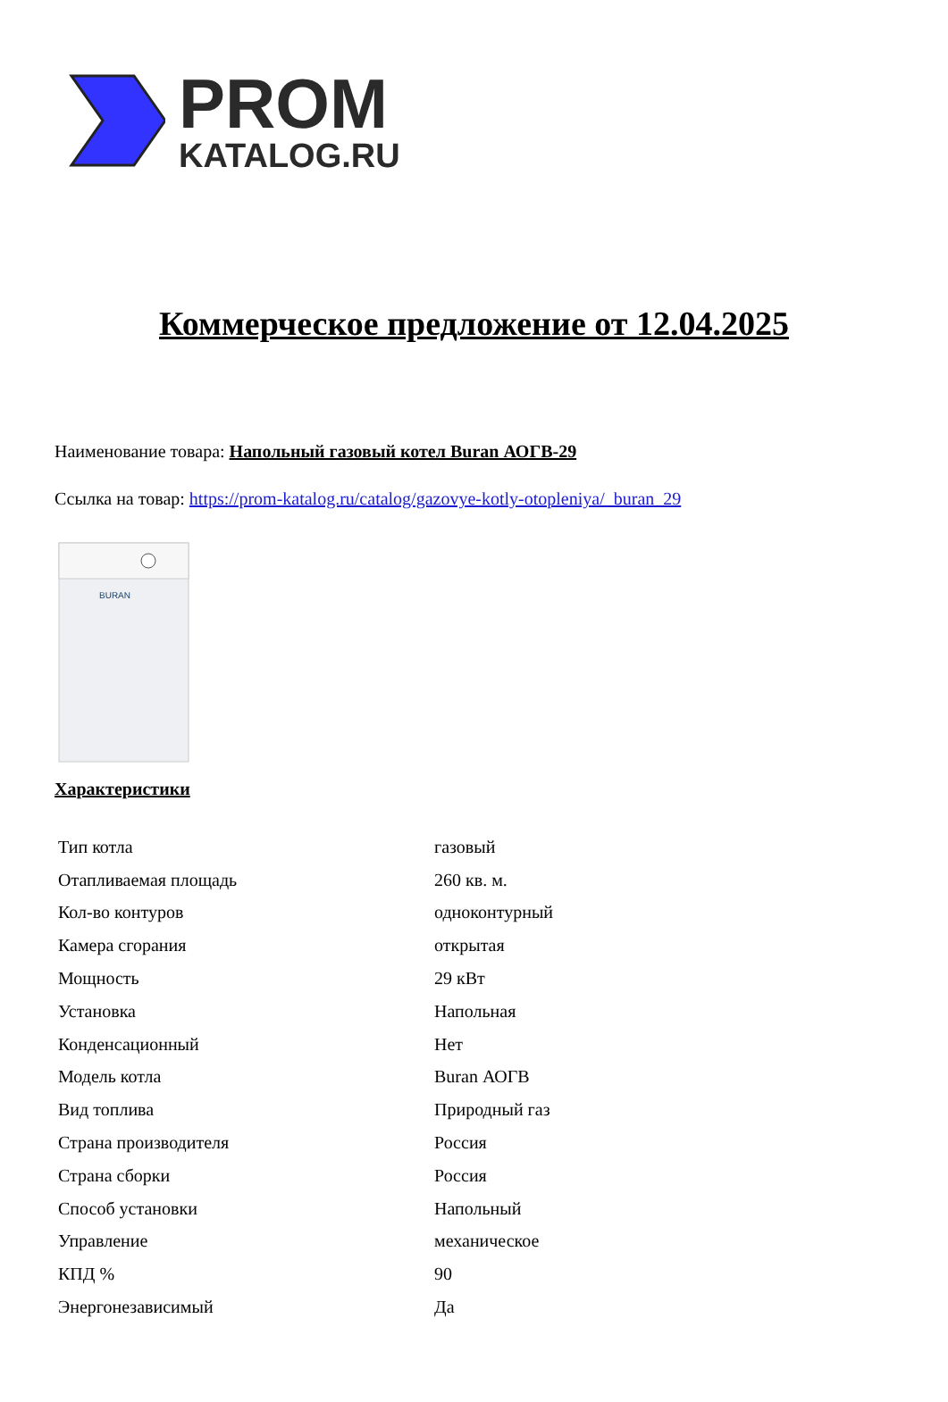PROM
KATALOG.RU
Коммерческое предложение от 12.04.2025
Наименование товара: Напольный газовый котел Buran АОГВ-29
Ссылка на товар: https://prom-katalog.ru/catalog/gazovye-kotly-otopleniya/_buran_29
BURAN
Характеристики
| Тип котла | газовый |
| Отапливаемая площадь | 260 кв. м. |
| Кол-во контуров | одноконтурный |
| Камера сгорания | открытая |
| Мощность | 29 кВт |
| Установка | Напольная |
| Конденсационный | Нет |
| Модель котла | Buran АОГВ |
| Вид топлива | Природный газ |
| Страна производителя | Россия |
| Страна сборки | Россия |
| Способ установки | Напольный |
| Управление | механическое |
| КПД % | 90 |
| Энергонезависимый | Да |